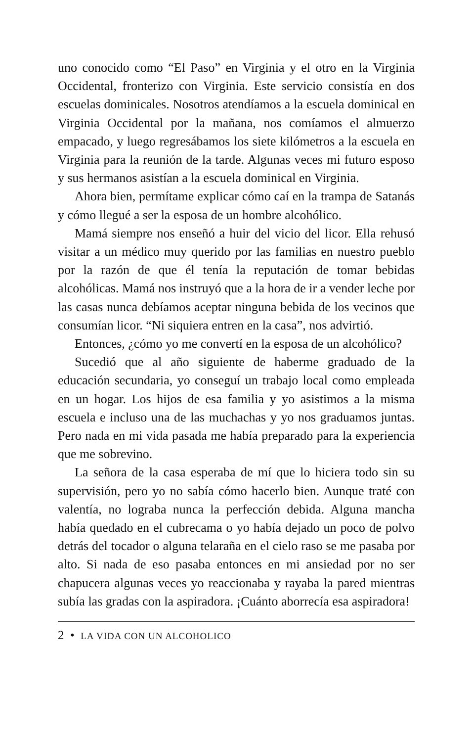uno conocido como “El Paso” en Virginia y el otro en la Virginia Occidental, fronterizo con Virginia. Este servicio consistía en dos escuelas dominicales. Nosotros atendíamos a la escuela dominical en Virginia Occidental por la mañana, nos comíamos el almuerzo empacado, y luego regresábamos los siete kilómetros a la escuela en Virginia para la reunión de la tarde. Algunas veces mi futuro esposo y sus hermanos asistían a la escuela dominical en Virginia.
Ahora bien, permítame explicar cómo caí en la trampa de Satanás y cómo llegué a ser la esposa de un hombre alcohólico.
Mamá siempre nos enseñó a huir del vicio del licor. Ella rehusó visitar a un médico muy querido por las familias en nuestro pueblo por la razón de que él tenía la reputación de tomar bebidas alcohólicas. Mamá nos instruyó que a la hora de ir a vender leche por las casas nunca debíamos aceptar ninguna bebida de los vecinos que consumían licor. “Ni siquiera entren en la casa”, nos advirtió.
Entonces, ¿cómo yo me convertí en la esposa de un alcohólico?
Sucedió que al año siguiente de haberme graduado de la educación secundaria, yo conseguí un trabajo local como empleada en un hogar. Los hijos de esa familia y yo asistimos a la misma escuela e incluso una de las muchachas y yo nos graduamos juntas. Pero nada en mi vida pasada me había preparado para la experiencia que me sobrevino.
La señora de la casa esperaba de mí que lo hiciera todo sin su supervisión, pero yo no sabía cómo hacerlo bien. Aunque traté con valentía, no lograba nunca la perfección debida. Alguna mancha había quedado en el cubrecama o yo había dejado un poco de polvo detrás del tocador o alguna telaraña en el cielo raso se me pasaba por alto. Si nada de eso pasaba entonces en mi ansiedad por no ser chapucera algunas veces yo reaccionaba y rayaba la pared mientras subía las gradas con la aspiradora. ¡Cuánto aborrecía esa aspiradora!
2 • LA VIDA CON UN ALCOHOLICO